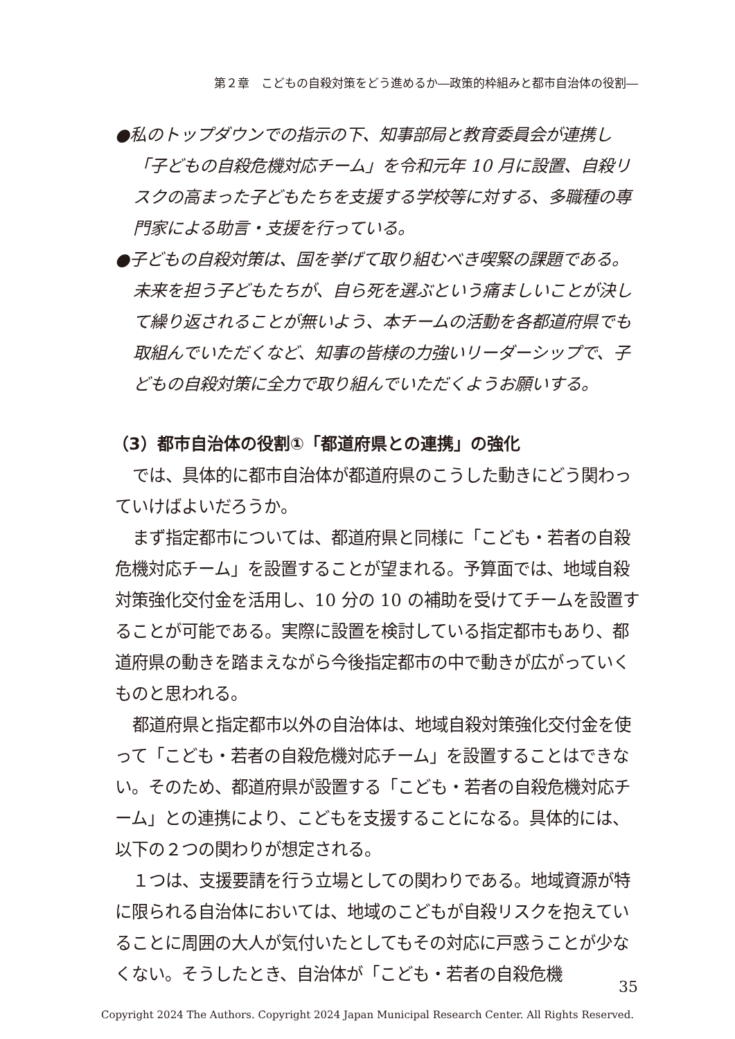第２章　こどもの自殺対策をどう進めるか―政策的枠組みと都市自治体の役割―
●私のトップダウンでの指示の下、知事部局と教育委員会が連携し「子どもの自殺危機対応チーム」を令和元年 10 月に設置、自殺リスクの高まった子どもたちを支援する学校等に対する、多職種の専門家による助言・支援を行っている。
●子どもの自殺対策は、国を挙げて取り組むべき喫緊の課題である。未来を担う子どもたちが、自ら死を選ぶという痛ましいことが決して繰り返されることが無いよう、本チームの活動を各都道府県でも取組んでいただくなど、知事の皆様の力強いリーダーシップで、子どもの自殺対策に全力で取り組んでいただくようお願いする。
（3）都市自治体の役割①「都道府県との連携」の強化
では、具体的に都市自治体が都道府県のこうした動きにどう関わっていけばよいだろうか。
まず指定都市については、都道府県と同様に「こども・若者の自殺危機対応チーム」を設置することが望まれる。予算面では、地域自殺対策強化交付金を活用し、10 分の 10 の補助を受けてチームを設置することが可能である。実際に設置を検討している指定都市もあり、都道府県の動きを踏まえながら今後指定都市の中で動きが広がっていくものと思われる。
都道府県と指定都市以外の自治体は、地域自殺対策強化交付金を使って「こども・若者の自殺危機対応チーム」を設置することはできない。そのため、都道府県が設置する「こども・若者の自殺危機対応チーム」との連携により、こどもを支援することになる。具体的には、以下の２つの関わりが想定される。
１つは、支援要請を行う立場としての関わりである。地域資源が特に限られる自治体においては、地域のこどもが自殺リスクを抱えていることに周囲の大人が気付いたとしてもその対応に戸惑うことが少なくない。そうしたとき、自治体が「こども・若者の自殺危機
35
Copyright 2024 The Authors. Copyright 2024 Japan Municipal Research Center. All Rights Reserved.